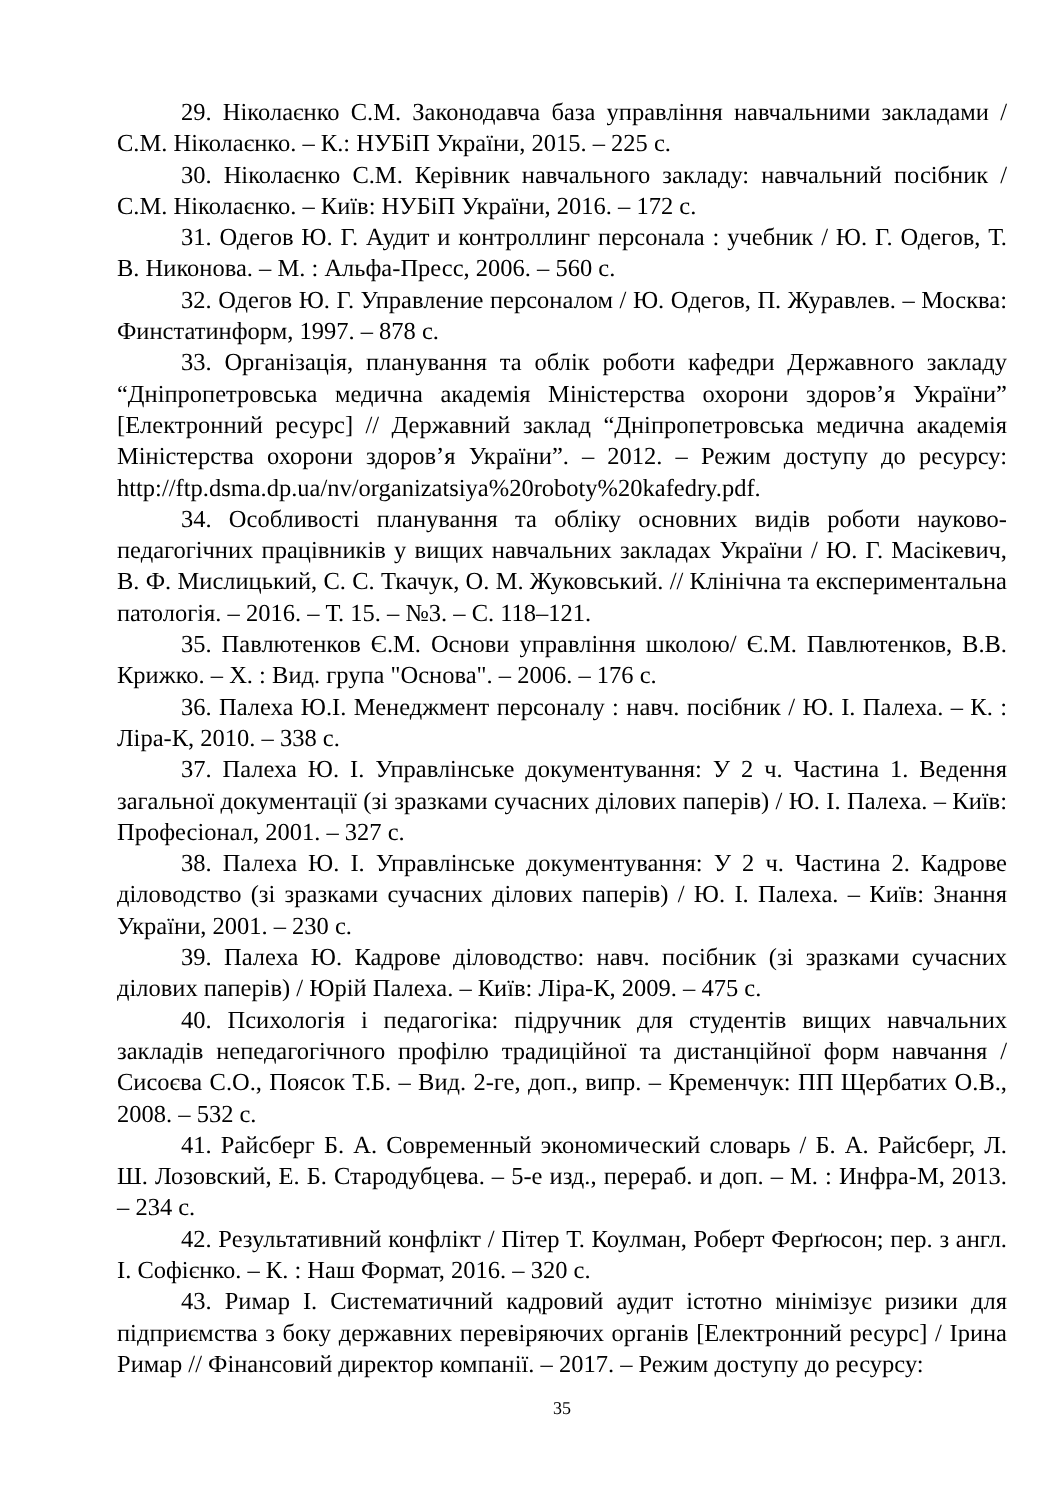29. Ніколаєнко С.М. Законодавча база управління навчальними закладами / С.М. Ніколаєнко. – К.: НУБіП України, 2015. – 225 с.
30. Ніколаєнко С.М. Керівник навчального закладу: навчальний посібник / С.М. Ніколаєнко. – Київ: НУБіП України, 2016. – 172 с.
31. Одегов Ю. Г. Аудит и контроллинг персонала : учебник / Ю. Г. Одегов, Т. В. Никонова. – М. : Альфа-Пресс, 2006. – 560 с.
32. Одегов Ю. Г. Управление персоналом / Ю. Одегов, П. Журавлев. – Москва: Финстатинформ, 1997. – 878 с.
33. Організація, планування та облік роботи кафедри Державного закладу “Дніпропетровська медична академія Міністерства охорони здоров’я України” [Електронний ресурс] // Державний заклад “Дніпропетровська медична академія Міністерства охорони здоров’я України”. – 2012. – Режим доступу до ресурсу: http://ftp.dsma.dp.ua/nv/organizatsiya%20roboty%20kafedry.pdf.
34. Особливості планування та обліку основних видів роботи науково-педагогічних працівників у вищих навчальних закладах України / Ю. Г. Масікевич, В. Ф. Мислицький, С. С. Ткачук, О. М. Жуковський. // Клінічна та експериментальна патологія. – 2016. – Т. 15. – №3. – С. 118–121.
35. Павлютенков Є.М. Основи управління школою/ Є.М. Павлютенков, В.В. Крижко. – Х. : Вид. група "Основа". – 2006. – 176 с.
36. Палеха Ю.І. Менеджмент персоналу : навч. посібник / Ю. І. Палеха. – К. : Ліра-К, 2010. – 338 с.
37. Палеха Ю. І. Управлінське документування: У 2 ч. Частина 1. Ведення загальної документації (зі зразками сучасних ділових паперів) / Ю. І. Палеха. – Київ: Професіонал, 2001. – 327 с.
38. Палеха Ю. І. Управлінське документування: У 2 ч. Частина 2. Кадрове діловодство (зі зразками сучасних ділових паперів) / Ю. І. Палеха. – Київ: Знання України, 2001. – 230 с.
39. Палеха Ю. Кадрове діловодство: навч. посібник (зі зразками сучасних ділових паперів) / Юрій Палеха. – Київ: Ліра-К, 2009. – 475 с.
40. Психологія і педагогіка: підручник для студентів вищих навчальних закладів непедагогічного профілю традиційної та дистанційної форм навчання / Сисоєва С.О., Поясок Т.Б. – Вид. 2-ге, доп., випр. – Кременчук: ПП Щербатих О.В., 2008. – 532 с.
41. Райсберг Б. А. Современный экономический словарь / Б. А. Райсберг, Л. Ш. Лозовский, Е. Б. Стародубцева. – 5-е изд., перераб. и доп. – М. : Инфра-М, 2013. – 234 с.
42. Результативний конфлікт / Пітер Т. Коулман, Роберт Ферґюсон; пер. з англ. І. Софієнко. – К. : Наш Формат, 2016. – 320 с.
43. Римар І. Систематичний кадровий аудит істотно мінімізує ризики для підприємства з боку державних перевіряючих органів [Електронний ресурс] / Ірина Римар // Фінансовий директор компанії. – 2017. – Режим доступу до ресурсу:
35